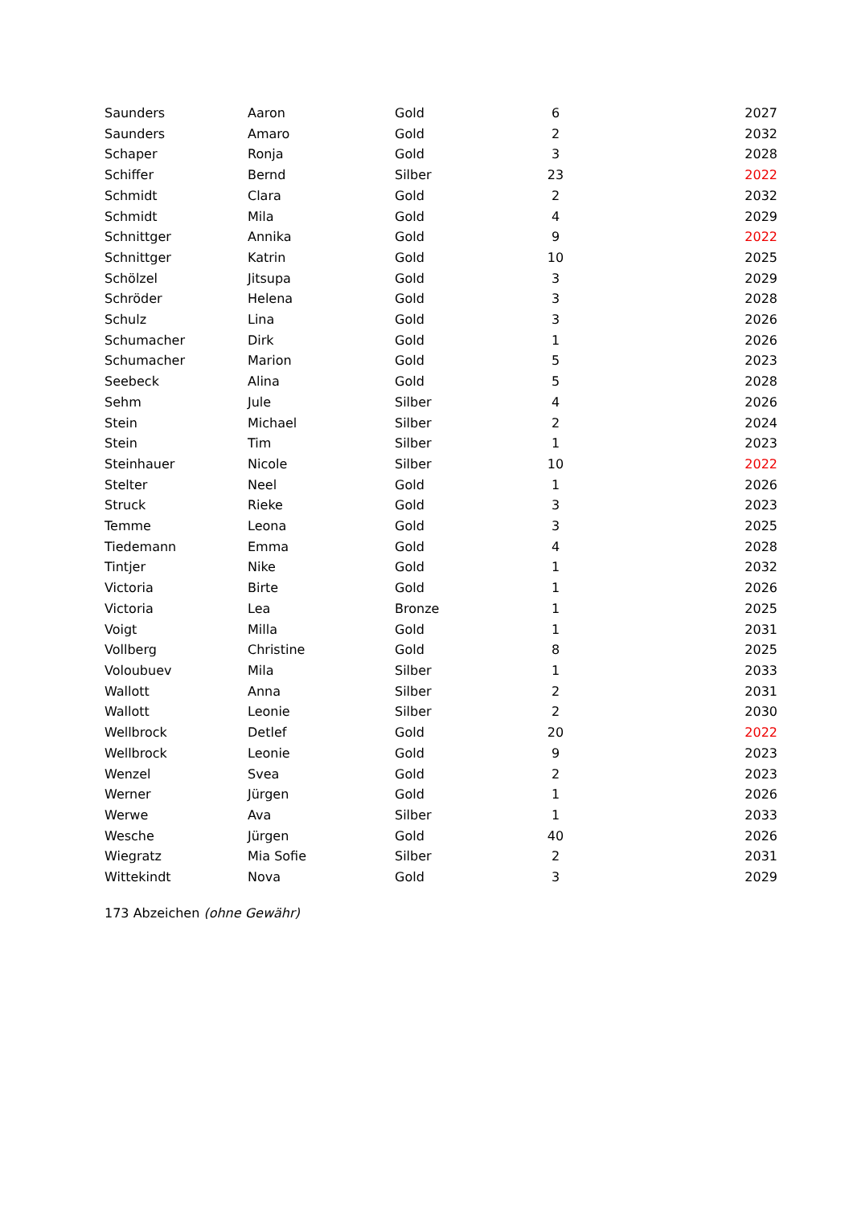| Saunders | Aaron | Gold | 6 | 2027 |
| Saunders | Amaro | Gold | 2 | 2032 |
| Schaper | Ronja | Gold | 3 | 2028 |
| Schiffer | Bernd | Silber | 23 | 2022 |
| Schmidt | Clara | Gold | 2 | 2032 |
| Schmidt | Mila | Gold | 4 | 2029 |
| Schnittger | Annika | Gold | 9 | 2022 |
| Schnittger | Katrin | Gold | 10 | 2025 |
| Schölzel | Jitsupa | Gold | 3 | 2029 |
| Schröder | Helena | Gold | 3 | 2028 |
| Schulz | Lina | Gold | 3 | 2026 |
| Schumacher | Dirk | Gold | 1 | 2026 |
| Schumacher | Marion | Gold | 5 | 2023 |
| Seebeck | Alina | Gold | 5 | 2028 |
| Sehm | Jule | Silber | 4 | 2026 |
| Stein | Michael | Silber | 2 | 2024 |
| Stein | Tim | Silber | 1 | 2023 |
| Steinhauer | Nicole | Silber | 10 | 2022 |
| Stelter | Neel | Gold | 1 | 2026 |
| Struck | Rieke | Gold | 3 | 2023 |
| Temme | Leona | Gold | 3 | 2025 |
| Tiedemann | Emma | Gold | 4 | 2028 |
| Tintjer | Nike | Gold | 1 | 2032 |
| Victoria | Birte | Gold | 1 | 2026 |
| Victoria | Lea | Bronze | 1 | 2025 |
| Voigt | Milla | Gold | 1 | 2031 |
| Vollberg | Christine | Gold | 8 | 2025 |
| Voloubuev | Mila | Silber | 1 | 2033 |
| Wallott | Anna | Silber | 2 | 2031 |
| Wallott | Leonie | Silber | 2 | 2030 |
| Wellbrock | Detlef | Gold | 20 | 2022 |
| Wellbrock | Leonie | Gold | 9 | 2023 |
| Wenzel | Svea | Gold | 2 | 2023 |
| Werner | Jürgen | Gold | 1 | 2026 |
| Werwe | Ava | Silber | 1 | 2033 |
| Wesche | Jürgen | Gold | 40 | 2026 |
| Wiegratz | Mia Sofie | Silber | 2 | 2031 |
| Wittekindt | Nova | Gold | 3 | 2029 |
173 Abzeichen (ohne Gewähr)